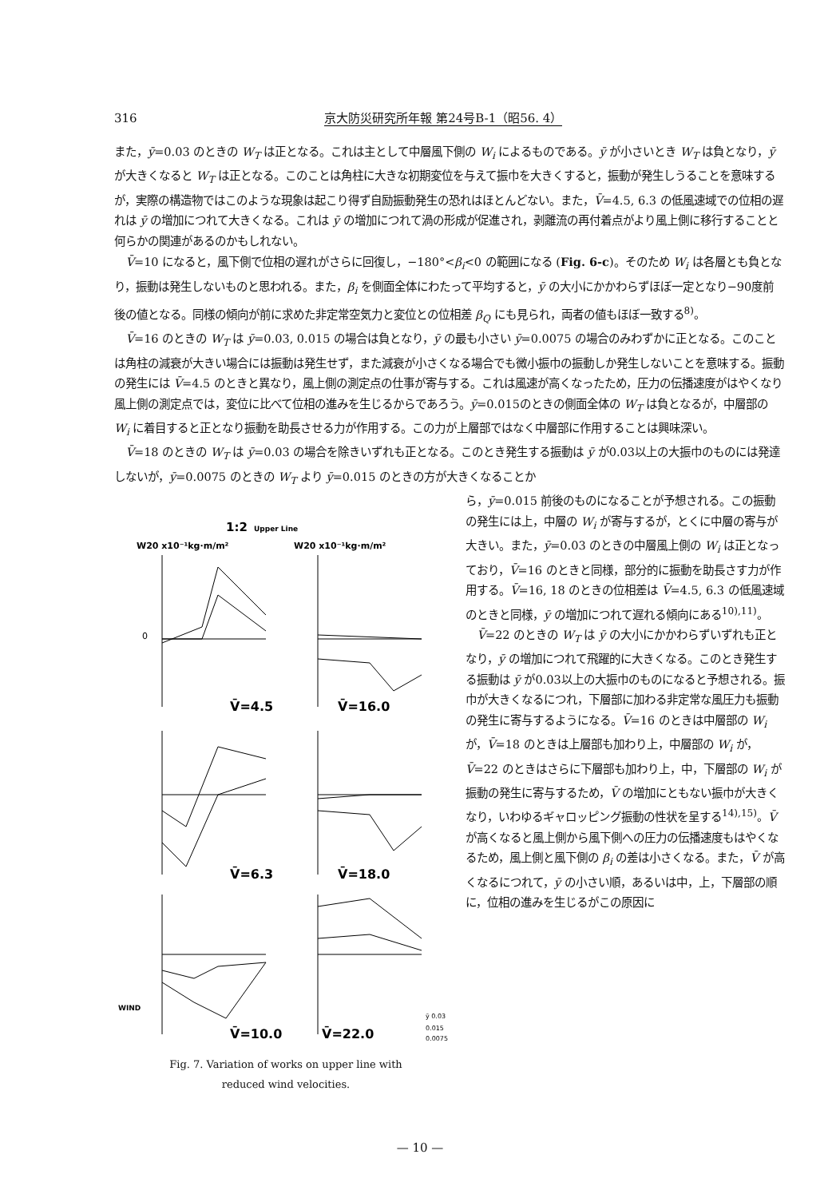316 京大防災研究所年報 第24号B-1（昭56. 4）
また，ȳ=0.03 のときの W<sub>T</sub> は正となる。これは主として中層風下側の W<sub>i</sub> によるものである。ȳ が小さいとき W<sub>T</sub> は負となり，ȳ が大きくなると W<sub>T</sub> は正となる。このことは角柱に大きな初期変位を与えて振巾を大きくすると，振動が発生しうることを意味するが，実際の構造物ではこのような現象は起こり得ず自励振動発生の恐れはほとんどない。また，V̄=4.5, 6.3 の低風速域での位相の遅れは ȳ の増加につれて大きくなる。これは ȳ の増加につれて渦の形成が促進され，剥離流の再付着点がより風上側に移行することと何らかの関連があるのかもしれない。
V̄=10 になると，風下側で位相の遅れがさらに回復し，−180°<β<sub>i</sub><0 の範囲になる (Fig. 6-c)。そのため W<sub>i</sub> は各層とも負となり，振動は発生しないものと思われる。また，β<sub>i</sub> を側面全体にわたって平均すると，ȳ の大小にかかわらずほぼ一定となり−90度前後の値となる。同様の傾向が前に求めた非定常空気力と変位との位相差 β<sub>Q</sub> にも見られ，両者の値もほぼ一致する<sup>8)</sup>。
V̄=16 のときの W<sub>T</sub> は ȳ=0.03, 0.015 の場合は負となり，ȳ の最も小さい ȳ=0.0075 の場合のみわずかに正となる。このことは角柱の減衰が大きい場合には振動は発生せず，また減衰が小さくなる場合でも微小振巾の振動しか発生しないことを意味する。振動の発生には V̄=4.5 のときと異なり，風上側の測定点の仕事が寄与する。これは風速が高くなったため，圧力の伝播速度がはやくなり風上側の測定点では，変位に比べて位相の進みを生じるからであろう。ȳ=0.015のときの側面全体の W<sub>T</sub> は負となるが，中層部の W<sub>i</sub> に着目すると正となり振動を助長させる力が作用する。この力が上層部ではなく中層部に作用することは興味深い。
V̄=18 のときの W<sub>T</sub> は ȳ=0.03 の場合を除きいずれも正となる。このとき発生する振動は ȳ が0.03以上の大振巾のものには発達しないが，ȳ=0.0075 のときの W<sub>T</sub> より ȳ=0.015 のときの方が大きくなることか
1:2
Upper Line
W20 x10⁻¹kg·m/m²
W20 x10⁻¹kg·m/m²
0
V̄=4.5
V̄=16.0
V̄=6.3
V̄=18.0
WIND
V̄=10.0
V̄=22.0
ȳ 0.03
0.015
0.0075
Fig. 7. Variation of works on upper line with
reduced wind velocities.
ら，ȳ=0.015 前後のものになることが予想される。この振動の発生には上，中層の W<sub>i</sub> が寄与するが，とくに中層の寄与が大きい。また，ȳ=0.03 のときの中層風上側の W<sub>i</sub> は正となっており，V̄=16 のときと同様，部分的に振動を助長さす力が作用する。V̄=16, 18 のときの位相差は V̄=4.5, 6.3 の低風速域のときと同様，ȳ の増加につれて遅れる傾向にある<sup>10),11)</sup>。
V̄=22 のときの W<sub>T</sub> は ȳ の大小にかかわらずいずれも正となり，ȳ の増加につれて飛躍的に大きくなる。このとき発生する振動は ȳ が0.03以上の大振巾のものになると予想される。振巾が大きくなるにつれ，下層部に加わる非定常な風圧力も振動の発生に寄与するようになる。V̄=16 のときは中層部の W<sub>i</sub> が，V̄=18 のときは上層部も加わり上，中層部の W<sub>i</sub> が，V̄=22 のときはさらに下層部も加わり上，中，下層部の W<sub>i</sub> が振動の発生に寄与するため，V̄ の増加にともない振巾が大きくなり，いわゆるギャロッピング振動の性状を呈する<sup>14),15)</sup>。V̄ が高くなると風上側から風下側への圧力の伝播速度もはやくなるため，風上側と風下側の β<sub>i</sub> の差は小さくなる。また，V̄ が高くなるにつれて，ȳ の小さい順，あるいは中，上，下層部の順に，位相の進みを生じるがこの原因に
— 10 —